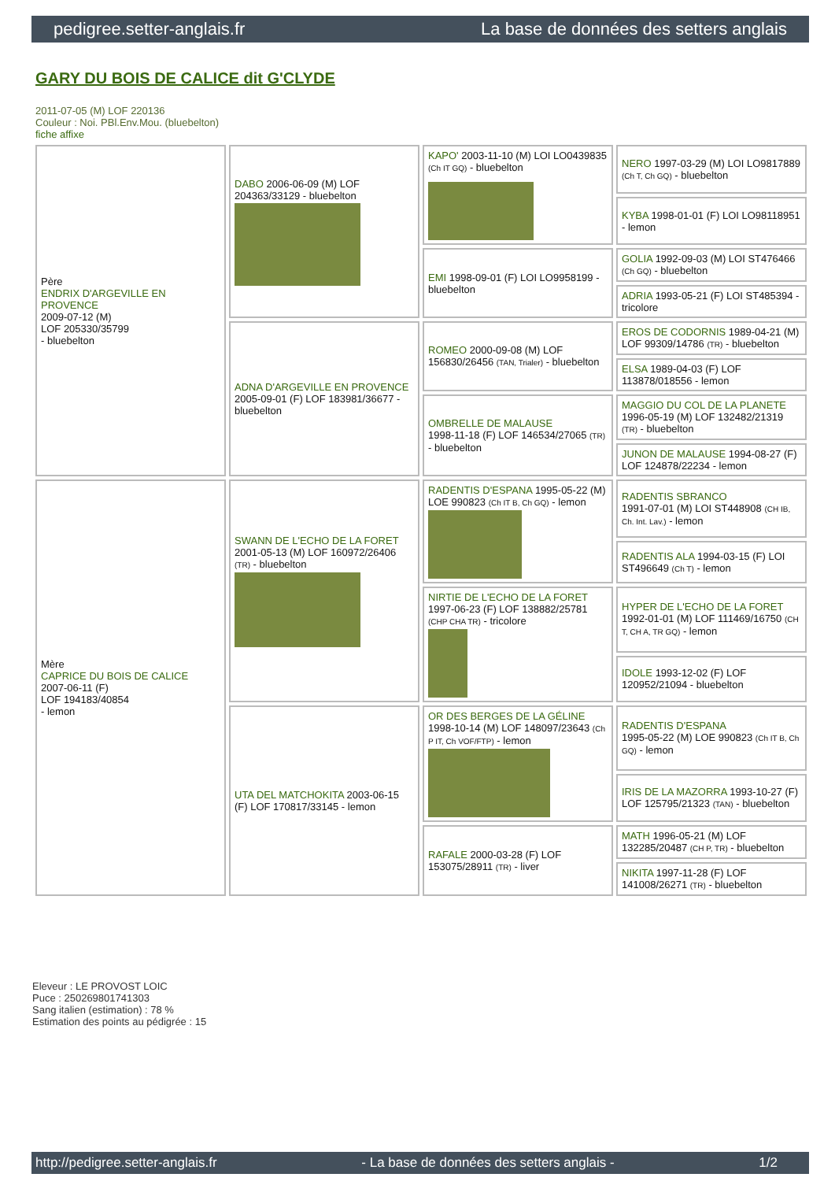pedigree.setter-anglais.fr La base de données des setters anglais
GARY DU BOIS DE CALICE dit G'CLYDE
2011-07-05 (M) LOF 220136
Couleur : Noi. PBl.Env.Mou. (bluebelton)
fiche affixe
| Père ENDRIX D'ARGEVILLE EN PROVENCE 2009-07-12 (M) LOF 205330/35799 - bluebelton | DABO 2006-06-09 (M) LOF 204363/33129 - bluebelton | KAPO' 2003-11-10 (M) LOI LO0439835 (Ch IT GQ) - bluebelton | NERO 1997-03-29 (M) LOI LO9817889 (Ch T, Ch GQ) - bluebelton |
| | | | KYBA 1998-01-01 (F) LOI LO98118951 - lemon |
| | | EMI 1998-09-01 (F) LOI LO9958199 - bluebelton | GOLIA 1992-09-03 (M) LOI ST476466 (Ch GQ) - bluebelton |
| | | | ADRIA 1993-05-21 (F) LOI ST485394 - tricolore |
| | ADNA D'ARGEVILLE EN PROVENCE 2005-09-01 (F) LOF 183981/36677 - bluebelton | ROMEO 2000-09-08 (M) LOF 156830/26456 (TAN, Trialer) - bluebelton | EROS DE CODORNIS 1989-04-21 (M) LOF 99309/14786 (TR) - bluebelton |
| | | | ELSA 1989-04-03 (F) LOF 113878/018556 - lemon |
| | | OMBRELLE DE MALAUSE 1998-11-18 (F) LOF 146534/27065 (TR) - bluebelton | MAGGIO DU COL DE LA PLANETE 1996-05-19 (M) LOF 132482/21319 (TR) - bluebelton |
| | | | JUNON DE MALAUSE 1994-08-27 (F) LOF 124878/22234 - lemon |
| Mère CAPRICE DU BOIS DE CALICE 2007-06-11 (F) LOF 194183/40854 - lemon | SWANN DE L'ECHO DE LA FORET 2001-05-13 (M) LOF 160972/26406 (TR) - bluebelton | RADENTIS D'ESPANA 1995-05-22 (M) LOE 990823 (Ch IT B, Ch GQ) - lemon | RADENTIS SBRANCO 1991-07-01 (M) LOI ST448908 (CH IB, Ch. Int. Lav.) - lemon |
| | | | RADENTIS ALA 1994-03-15 (F) LOI ST496649 (Ch T) - lemon |
| | | NIRTIE DE L'ECHO DE LA FORET 1997-06-23 (F) LOF 138882/25781 (CHP CHA TR) - tricolore | HYPER DE L'ECHO DE LA FORET 1992-01-01 (M) LOF 111469/16750 (CH T, CH A, TR GQ) - lemon |
| | | | IDOLE 1993-12-02 (F) LOF 120952/21094 - bluebelton |
| | UTA DEL MATCHOKITA 2003-06-15 (F) LOF 170817/33145 - lemon | OR DES BERGES DE LA GÉLINE 1998-10-14 (M) LOF 148097/23643 (Ch P IT, Ch VOF/FTP) - lemon | RADENTIS D'ESPANA 1995-05-22 (M) LOE 990823 (Ch IT B, Ch GQ) - lemon |
| | | | IRIS DE LA MAZORRA 1993-10-27 (F) LOF 125795/21323 (TAN) - bluebelton |
| | | RAFALE 2000-03-28 (F) LOF 153075/28911 (TR) - liver | MATH 1996-05-21 (M) LOF 132285/20487 (CH P, TR) - bluebelton |
| | | | NIKITA 1997-11-28 (F) LOF 141008/26271 (TR) - bluebelton |
Eleveur : LE PROVOST LOIC
Puce : 250269801741303
Sang italien (estimation) : 78 %
Estimation des points au pédigrée : 15
http://pedigree.setter-anglais.fr - La base de données des setters anglais - 1/2